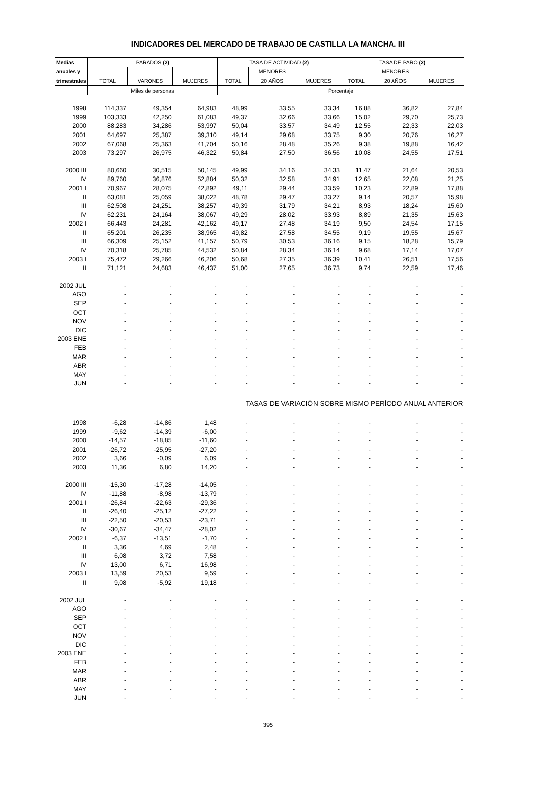INDICADORES DEL MERCADO DE TRABAJO DE CASTILLA LA MANCHA. III
| Medias | PARADOS (2) | | | TASA DE ACTIVIDAD (2) | | | TASA DE PARO (2) | | |
| --- | --- | --- | --- | --- | --- | --- | --- | --- | --- |
| anuales y | | | | | MENORES | | | MENORES | |
| trimestrales | TOTAL | VARONES | MUJERES | TOTAL | 20 AÑOS | MUJERES | TOTAL | 20 AÑOS | MUJERES |
| | Miles de personas | | | Porcentaje | | | | | |
| 1998 | 114,337 | 49,354 | 64,983 | 48,99 | 33,55 | 33,34 | 16,88 | 36,82 | 27,84 |
| 1999 | 103,333 | 42,250 | 61,083 | 49,37 | 32,66 | 33,66 | 15,02 | 29,70 | 25,73 |
| 2000 | 88,283 | 34,286 | 53,997 | 50,04 | 33,57 | 34,49 | 12,55 | 22,33 | 22,03 |
| 2001 | 64,697 | 25,387 | 39,310 | 49,14 | 29,68 | 33,75 | 9,30 | 20,76 | 16,27 |
| 2002 | 67,068 | 25,363 | 41,704 | 50,16 | 28,48 | 35,26 | 9,38 | 19,88 | 16,42 |
| 2003 | 73,297 | 26,975 | 46,322 | 50,84 | 27,50 | 36,56 | 10,08 | 24,55 | 17,51 |
| 2000 III | 80,660 | 30,515 | 50,145 | 49,99 | 34,16 | 34,33 | 11,47 | 21,64 | 20,53 |
| IV | 89,760 | 36,876 | 52,884 | 50,32 | 32,58 | 34,91 | 12,65 | 22,08 | 21,25 |
| 2001 I | 70,967 | 28,075 | 42,892 | 49,11 | 29,44 | 33,59 | 10,23 | 22,89 | 17,88 |
| II | 63,081 | 25,059 | 38,022 | 48,78 | 29,47 | 33,27 | 9,14 | 20,57 | 15,98 |
| III | 62,508 | 24,251 | 38,257 | 49,39 | 31,79 | 34,21 | 8,93 | 18,24 | 15,60 |
| IV | 62,231 | 24,164 | 38,067 | 49,29 | 28,02 | 33,93 | 8,89 | 21,35 | 15,63 |
| 2002 I | 66,443 | 24,281 | 42,162 | 49,17 | 27,48 | 34,19 | 9,50 | 24,54 | 17,15 |
| II | 65,201 | 26,235 | 38,965 | 49,82 | 27,58 | 34,55 | 9,19 | 19,55 | 15,67 |
| III | 66,309 | 25,152 | 41,157 | 50,79 | 30,53 | 36,16 | 9,15 | 18,28 | 15,79 |
| IV | 70,318 | 25,785 | 44,532 | 50,84 | 28,34 | 36,14 | 9,68 | 17,14 | 17,07 |
| 2003 I | 75,472 | 29,266 | 46,206 | 50,68 | 27,35 | 36,39 | 10,41 | 26,51 | 17,56 |
| II | 71,121 | 24,683 | 46,437 | 51,00 | 27,65 | 36,73 | 9,74 | 22,59 | 17,46 |
| 2002 JUL | - | - | - | - | - | - | - | - | - |
| AGO | - | - | - | - | - | - | - | - | - |
| SEP | - | - | - | - | - | - | - | - | - |
| OCT | - | - | - | - | - | - | - | - | - |
| NOV | - | - | - | - | - | - | - | - | - |
| DIC | - | - | - | - | - | - | - | - | - |
| 2003 ENE | - | - | - | - | - | - | - | - | - |
| FEB | - | - | - | - | - | - | - | - | - |
| MAR | - | - | - | - | - | - | - | - | - |
| ABR | - | - | - | - | - | - | - | - | - |
| MAY | - | - | - | - | - | - | - | - | - |
| JUN | - | - | - | - | - | - | - | - | - |
| TASAS DE VARIACIÓN SOBRE MISMO PERÍODO ANUAL ANTERIOR | | | | | | | | | |
| 1998 | -6,28 | -14,86 | 1,48 | - | - | - | - | - | - |
| 1999 | -9,62 | -14,39 | -6,00 | - | - | - | - | - | - |
| 2000 | -14,57 | -18,85 | -11,60 | - | - | - | - | - | - |
| 2001 | -26,72 | -25,95 | -27,20 | - | - | - | - | - | - |
| 2002 | 3,66 | -0,09 | 6,09 | - | - | - | - | - | - |
| 2003 | 11,36 | 6,80 | 14,20 | - | - | - | - | - | - |
| 2000 III | -15,30 | -17,28 | -14,05 | - | - | - | - | - | - |
| IV | -11,88 | -8,98 | -13,79 | - | - | - | - | - | - |
| 2001 I | -26,84 | -22,63 | -29,36 | - | - | - | - | - | - |
| II | -26,40 | -25,12 | -27,22 | - | - | - | - | - | - |
| III | -22,50 | -20,53 | -23,71 | - | - | - | - | - | - |
| IV | -30,67 | -34,47 | -28,02 | - | - | - | - | - | - |
| 2002 I | -6,37 | -13,51 | -1,70 | - | - | - | - | - | - |
| II | 3,36 | 4,69 | 2,48 | - | - | - | - | - | - |
| III | 6,08 | 3,72 | 7,58 | - | - | - | - | - | - |
| IV | 13,00 | 6,71 | 16,98 | - | - | - | - | - | - |
| 2003 I | 13,59 | 20,53 | 9,59 | - | - | - | - | - | - |
| II | 9,08 | -5,92 | 19,18 | - | - | - | - | - | - |
| 2002 JUL | - | - | - | - | - | - | - | - | - |
| AGO | - | - | - | - | - | - | - | - | - |
| SEP | - | - | - | - | - | - | - | - | - |
| OCT | - | - | - | - | - | - | - | - | - |
| NOV | - | - | - | - | - | - | - | - | - |
| DIC | - | - | - | - | - | - | - | - | - |
| 2003 ENE | - | - | - | - | - | - | - | - | - |
| FEB | - | - | - | - | - | - | - | - | - |
| MAR | - | - | - | - | - | - | - | - | - |
| ABR | - | - | - | - | - | - | - | - | - |
| MAY | - | - | - | - | - | - | - | - | - |
| JUN | - | - | - | - | - | - | - | - | - |
395